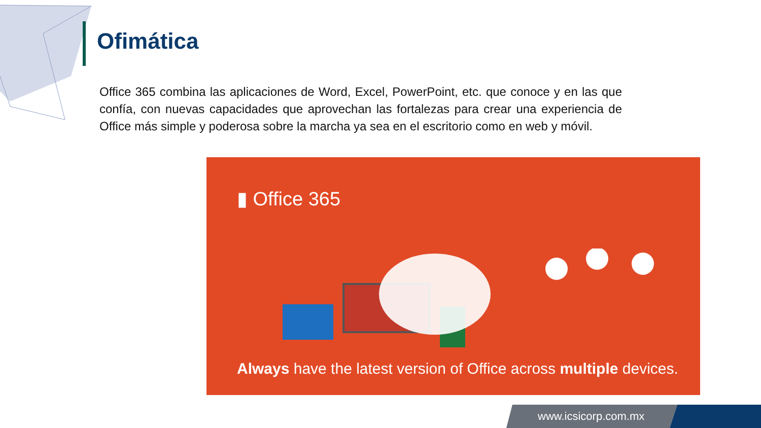Ofimática
Office 365 combina las aplicaciones de Word, Excel, PowerPoint, etc. que conoce y en las que confía, con nuevas capacidades que aprovechan las fortalezas para crear una experiencia de Office más simple y poderosa sobre la marcha ya sea en el escritorio como en web y móvil.
▮ Office 365
Always have the latest version of Office across multiple devices.
www.icsicorp.com.mx